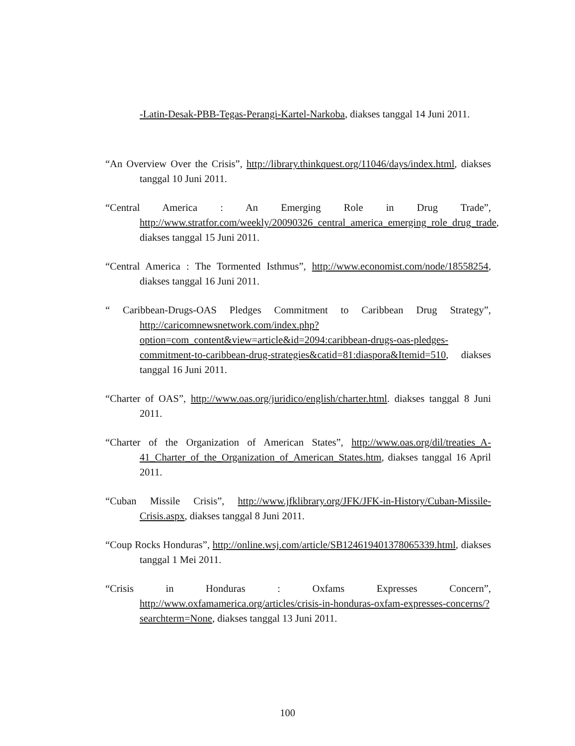-Latin-Desak-PBB-Tegas-Perangi-Kartel-Narkoba, diakses tanggal 14 Juni 2011.
“An Overview Over the Crisis”, http://library.thinkquest.org/11046/days/index.html, diakses tanggal 10 Juni 2011.
“Central America : An Emerging Role in Drug Trade”, http://www.stratfor.com/weekly/20090326_central_america_emerging_role_drug_trade, diakses tanggal 15 Juni 2011.
“Central America : The Tormented Isthmus”, http://www.economist.com/node/18558254, diakses tanggal 16 Juni 2011.
“ Caribbean-Drugs-OAS Pledges Commitment to Caribbean Drug Strategy”, http://caricomnewsnetwork.com/index.php?option=com_content&view=article&id=2094:caribbean-drugs-oas-pledges-commitment-to-caribbean-drug-strategies&catid=81:diaspora&Itemid=510, diakses tanggal 16 Juni 2011.
“Charter of OAS”, http://www.oas.org/juridico/english/charter.html. diakses tanggal 8 Juni 2011.
“Charter of the Organization of American States”, http://www.oas.org/dil/treaties_A-41_Charter_of_the_Organization_of_American_States.htm, diakses tanggal 16 April 2011.
“Cuban Missile Crisis”, http://www.jfklibrary.org/JFK/JFK-in-History/Cuban-Missile-Crisis.aspx, diakses tanggal 8 Juni 2011.
“Coup Rocks Honduras”, http://online.wsj.com/article/SB124619401378065339.html, diakses tanggal 1 Mei 2011.
“Crisis in Honduras : Oxfams Expresses Concern”, http://www.oxfamamerica.org/articles/crisis-in-honduras-oxfam-expresses-concerns/?searchterm=None, diakses tanggal 13 Juni 2011.
100